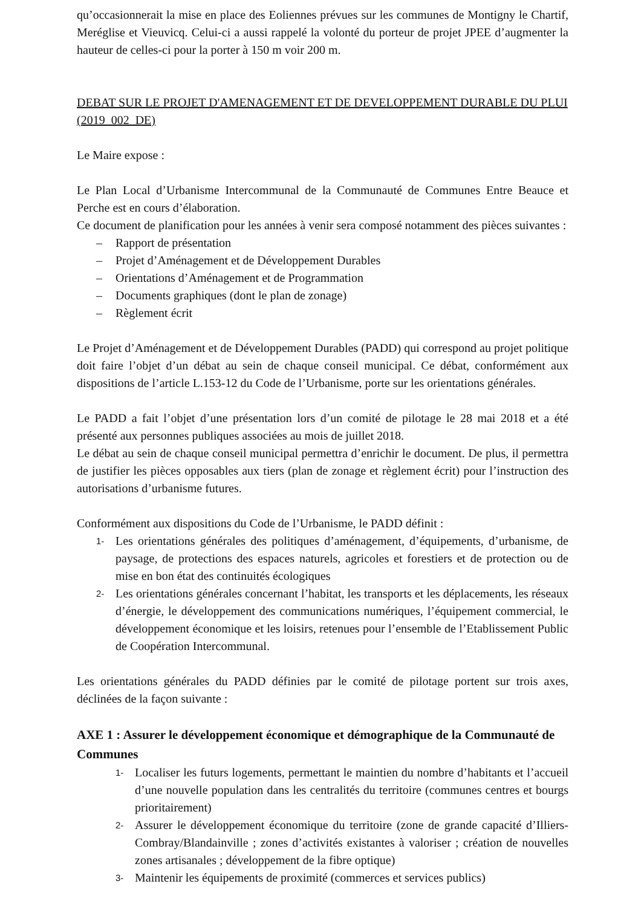qu’occasionnerait la mise en place des Eoliennes prévues sur les communes de Montigny le Chartif, Meréglise et Vieuvicq. Celui-ci a aussi rappelé la volonté du porteur de projet JPEE d’augmenter la hauteur de celles-ci pour la porter à 150 m voir 200 m.
DEBAT SUR LE PROJET D'AMENAGEMENT ET DE DEVELOPPEMENT DURABLE DU PLUI (2019_002_DE)
Le Maire expose :
Le Plan Local d’Urbanisme Intercommunal de la Communauté de Communes Entre Beauce et Perche est en cours d’élaboration.
Ce document de planification pour les années à venir sera composé notamment des pièces suivantes :
– Rapport de présentation
– Projet d’Aménagement et de Développement Durables
– Orientations d’Aménagement et de Programmation
– Documents graphiques (dont le plan de zonage)
– Règlement écrit
Le Projet d’Aménagement et de Développement Durables (PADD) qui correspond au projet politique doit faire l’objet d’un débat au sein de chaque conseil municipal. Ce débat, conformément aux dispositions de l’article L.153-12 du Code de l’Urbanisme, porte sur les orientations générales.
Le PADD a fait l’objet d’une présentation lors d’un comité de pilotage le 28 mai 2018 et a été présenté aux personnes publiques associées au mois de juillet 2018.
Le débat au sein de chaque conseil municipal permettra d’enrichir le document. De plus, il permettra de justifier les pièces opposables aux tiers (plan de zonage et règlement écrit) pour l’instruction des autorisations d’urbanisme futures.
Conformément aux dispositions du Code de l’Urbanisme, le PADD définit :
1- Les orientations générales des politiques d’aménagement, d’équipements, d’urbanisme, de paysage, de protections des espaces naturels, agricoles et forestiers et de protection ou de mise en bon état des continuités écologiques
2- Les orientations générales concernant l’habitat, les transports et les déplacements, les réseaux d’énergie, le développement des communications numériques, l’équipement commercial, le développement économique et les loisirs, retenues pour l’ensemble de l’Etablissement Public de Coopération Intercommunal.
Les orientations générales du PADD définies par le comité de pilotage portent sur trois axes, déclinées de la façon suivante :
AXE 1 : Assurer le développement économique et démographique de la Communauté de Communes
1- Localiser les futurs logements, permettant le maintien du nombre d’habitants et l’accueil d’une nouvelle population dans les centralités du territoire (communes centres et bourgs prioritairement)
2- Assurer le développement économique du territoire (zone de grande capacité d’Illiers-Combray/Blandainville ; zones d’activités existantes à valoriser ; création de nouvelles zones artisanales ; développement de la fibre optique)
3- Maintenir les équipements de proximité (commerces et services publics)